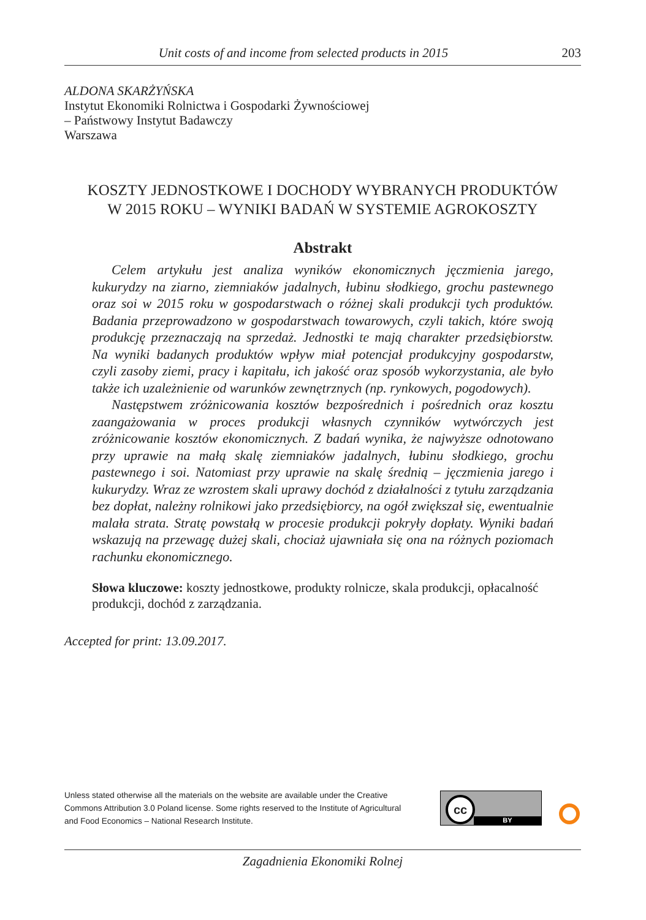Unit costs of and income from selected products in 2015 203
ALDONA SKARŻYŃSKA
Instytut Ekonomiki Rolnictwa i Gospodarki Żywnościowej
– Państwowy Instytut Badawczy
Warszawa
KOSZTY JEDNOSTKOWE I DOCHODY WYBRANYCH PRODUKTÓW
W 2015 ROKU – WYNIKI BADAŃ W SYSTEMIE AGROKOSZTY
Abstrakt
Celem artykułu jest analiza wyników ekonomicznych jęczmienia jarego, kukurydzy na ziarno, ziemniaków jadalnych, łubinu słodkiego, grochu pastewnego oraz soi w 2015 roku w gospodarstwach o różnej skali produkcji tych produktów. Badania przeprowadzono w gospodarstwach towarowych, czyli takich, które swoją produkcję przeznaczają na sprzedaż. Jednostki te mają charakter przedsiębiorstw. Na wyniki badanych produktów wpływ miał potencjał produkcyjny gospodarstw, czyli zasoby ziemi, pracy i kapitału, ich jakość oraz sposób wykorzystania, ale było także ich uzależnienie od warunków zewnętrznych (np. rynkowych, pogodowych).
Następstwem zróżnicowania kosztów bezpośrednich i pośrednich oraz kosztu zaangażowania w proces produkcji własnych czynników wytwórczych jest zróżnicowanie kosztów ekonomicznych. Z badań wynika, że najwyższe odnotowano przy uprawie na małą skalę ziemniaków jadalnych, łubinu słodkiego, grochu pastewnego i soi. Natomiast przy uprawie na skalę średnią – jęczmienia jarego i kukurydzy. Wraz ze wzrostem skali uprawy dochód z działalności z tytułu zarządzania bez dopłat, należny rolnikowi jako przedsiębiorcy, na ogół zwiększał się, ewentualnie malała strata. Stratę powstałą w procesie produkcji pokryły dopłaty. Wyniki badań wskazują na przewagę dużej skali, chociaż ujawniała się ona na różnych poziomach rachunku ekonomicznego.
Słowa kluczowe: koszty jednostkowe, produkty rolnicze, skala produkcji, opłacalność produkcji, dochód z zarządzania.
Accepted for print: 13.09.2017.
Unless stated otherwise all the materials on the website are available under the Creative Commons Attribution 3.0 Poland license. Some rights reserved to the Institute of Agricultural and Food Economics – National Research Institute.
cc
BY
Zagadnienia Ekonomiki Rolnej